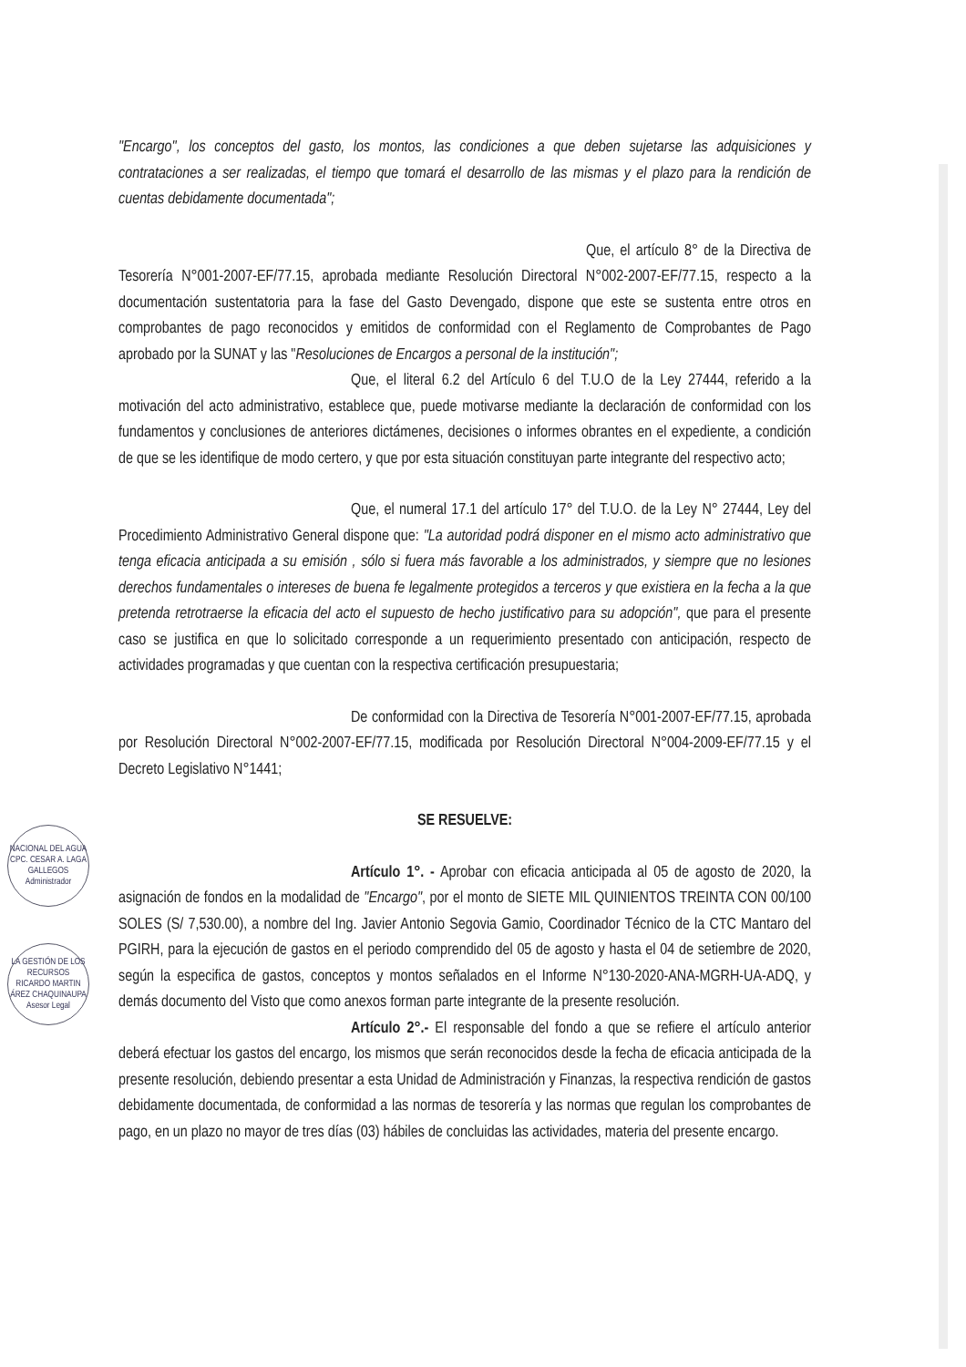NACIONAL DEL AGUA
CPC. CESAR A. LAGA GALLEGOS
Administrador
LA GESTIÓN DE LOS RECURSOS
RICARDO MARTIN ÁREZ CHAQUINAUPA
Asesor Legal
"Encargo", los conceptos del gasto, los montos, las condiciones a que deben sujetarse las adquisiciones y contrataciones a ser realizadas, el tiempo que tomará el desarrollo de las mismas y el plazo para la rendición de cuentas debidamente documentada";
Que, el artículo 8° de la Directiva de Tesorería N°001-2007-EF/77.15, aprobada mediante Resolución Directoral N°002-2007-EF/77.15, respecto a la documentación sustentatoria para la fase del Gasto Devengado, dispone que este se sustenta entre otros en comprobantes de pago reconocidos y emitidos de conformidad con el Reglamento de Comprobantes de Pago aprobado por la SUNAT y las "Resoluciones de Encargos a personal de la institución";
Que, el literal 6.2 del Artículo 6 del T.U.O de la Ley 27444, referido a la motivación del acto administrativo, establece que, puede motivarse mediante la declaración de conformidad con los fundamentos y conclusiones de anteriores dictámenes, decisiones o informes obrantes en el expediente, a condición de que se les identifique de modo certero, y que por esta situación constituyan parte integrante del respectivo acto;
Que, el numeral 17.1 del artículo 17° del T.U.O. de la Ley N° 27444, Ley del Procedimiento Administrativo General dispone que: "La autoridad podrá disponer en el mismo acto administrativo que tenga eficacia anticipada a su emisión , sólo si fuera más favorable a los administrados, y siempre que no lesiones derechos fundamentales o intereses de buena fe legalmente protegidos a terceros y que existiera en la fecha a la que pretenda retrotraerse la eficacia del acto el supuesto de hecho justificativo para su adopción", que para el presente caso se justifica en que lo solicitado corresponde a un requerimiento presentado con anticipación, respecto de actividades programadas y que cuentan con la respectiva certificación presupuestaria;
De conformidad con la Directiva de Tesorería N°001-2007-EF/77.15, aprobada por Resolución Directoral N°002-2007-EF/77.15, modificada por Resolución Directoral N°004-2009-EF/77.15 y el Decreto Legislativo N°1441;
SE RESUELVE:
Artículo 1°. - Aprobar con eficacia anticipada al 05 de agosto de 2020, la asignación de fondos en la modalidad de "Encargo", por el monto de SIETE MIL QUINIENTOS TREINTA CON 00/100 SOLES (S/ 7,530.00), a nombre del Ing. Javier Antonio Segovia Gamio, Coordinador Técnico de la CTC Mantaro del PGIRH, para la ejecución de gastos en el periodo comprendido del 05 de agosto y hasta el 04 de setiembre de 2020, según la especifica de gastos, conceptos y montos señalados en el Informe N°130-2020-ANA-MGRH-UA-ADQ, y demás documento del Visto que como anexos forman parte integrante de la presente resolución.
Artículo 2°.- El responsable del fondo a que se refiere el artículo anterior deberá efectuar los gastos del encargo, los mismos que serán reconocidos desde la fecha de eficacia anticipada de la presente resolución, debiendo presentar a esta Unidad de Administración y Finanzas, la respectiva rendición de gastos debidamente documentada, de conformidad a las normas de tesorería y las normas que regulan los comprobantes de pago, en un plazo no mayor de tres días (03) hábiles de concluidas las actividades, materia del presente encargo.